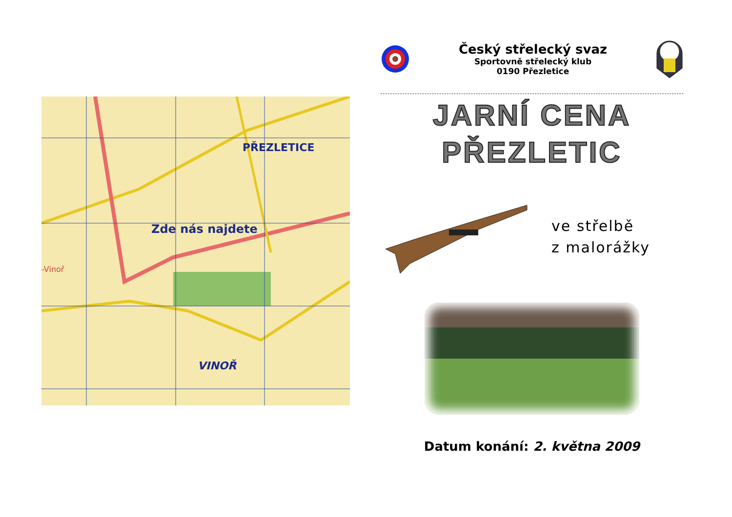PŘEZLETICE
Zde nás najdete
VINOŘ
-Vinoř
Český střelecký svaz
Sportovně střelecký klub
0190 Přezletice
JARNÍ CENA
PŘEZLETIC
ve střelbě
z malorážky
Datum konání: 2. května 2009